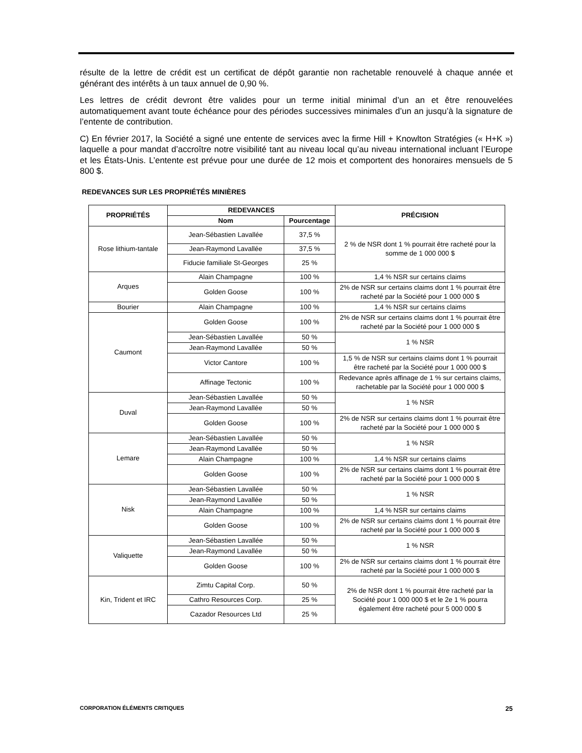résulte de la lettre de crédit est un certificat de dépôt garantie non rachetable renouvelé à chaque année et générant des intérêts à un taux annuel de 0,90 %.
Les lettres de crédit devront être valides pour un terme initial minimal d’un an et être renouvelées automatiquement avant toute échéance pour des périodes successives minimales d’un an jusqu’à la signature de l’entente de contribution.
C) En février 2017, la Société a signé une entente de services avec la firme Hill + Knowlton Stratégies (« H+K ») laquelle a pour mandat d’accroître notre visibilité tant au niveau local qu’au niveau international incluant l’Europe et les États-Unis. L’entente est prévue pour une durée de 12 mois et comportent des honoraires mensuels de 5 800 $.
REDEVANCES SUR LES PROPRIÉTÉS MINIÈRES
| PROPRIÉTÉS | REDEVANCES | | PRÉCISION |
| --- | --- | --- | --- |
| | Nom | Pourcentage | |
| Rose lithium-tantale | Jean-Sébastien Lavallée | 37,5 % | 2 % de NSR dont 1 % pourrait être racheté pour la somme de 1 000 000 $ |
| | Jean-Raymond Lavallée | 37,5 % | |
| | Fiducie familiale St-Georges | 25 % | |
| Arques | Alain Champagne | 100 % | 1,4 % NSR sur certains claims |
| | Golden Goose | 100 % | 2% de NSR sur certains claims dont 1 % pourrait être racheté par la Société pour 1 000 000 $ |
| Bourier | Alain Champagne | 100 % | 1,4 % NSR sur certains claims |
| Caumont | Golden Goose | 100 % | 2% de NSR sur certains claims dont 1 % pourrait être racheté par la Société pour 1 000 000 $ |
| | Jean-Sébastien Lavallée | 50 % | 1 % NSR |
| | Jean-Raymond Lavallée | 50 % | |
| | Victor Cantore | 100 % | 1,5 % de NSR sur certains claims dont 1 % pourrait être racheté par la Société pour 1 000 000 $ |
| | Affinage Tectonic | 100 % | Redevance après affinage de 1 % sur certains claims, rachetable par la Société pour 1 000 000 $ |
| Duval | Jean-Sébastien Lavallée | 50 % | 1 % NSR |
| | Jean-Raymond Lavallée | 50 % | |
| | Golden Goose | 100 % | 2% de NSR sur certains claims dont 1 % pourrait être racheté par la Société pour 1 000 000 $ |
| Lemare | Jean-Sébastien Lavallée | 50 % | 1 % NSR |
| | Jean-Raymond Lavallée | 50 % | |
| | Alain Champagne | 100 % | 1,4 % NSR sur certains claims |
| | Golden Goose | 100 % | 2% de NSR sur certains claims dont 1 % pourrait être racheté par la Société pour 1 000 000 $ |
| Nisk | Jean-Sébastien Lavallée | 50 % | 1 % NSR |
| | Jean-Raymond Lavallée | 50 % | |
| | Alain Champagne | 100 % | 1,4 % NSR sur certains claims |
| | Golden Goose | 100 % | 2% de NSR sur certains claims dont 1 % pourrait être racheté par la Société pour 1 000 000 $ |
| Valiquette | Jean-Sébastien Lavallée | 50 % | 1 % NSR |
| | Jean-Raymond Lavallée | 50 % | |
| | Golden Goose | 100 % | 2% de NSR sur certains claims dont 1 % pourrait être racheté par la Société pour 1 000 000 $ |
| Kin, Trident et IRC | Zimtu Capital Corp. | 50 % | 2% de NSR dont 1 % pourrait être racheté par la Société pour 1 000 000 $ et le 2e 1 % pourra également être racheté pour 5 000 000 $ |
| | Cathro Resources Corp. | 25 % | |
| | Cazador Resources Ltd | 25 % | |
CORPORATION ÉLÉMENTS CRITIQUES 25